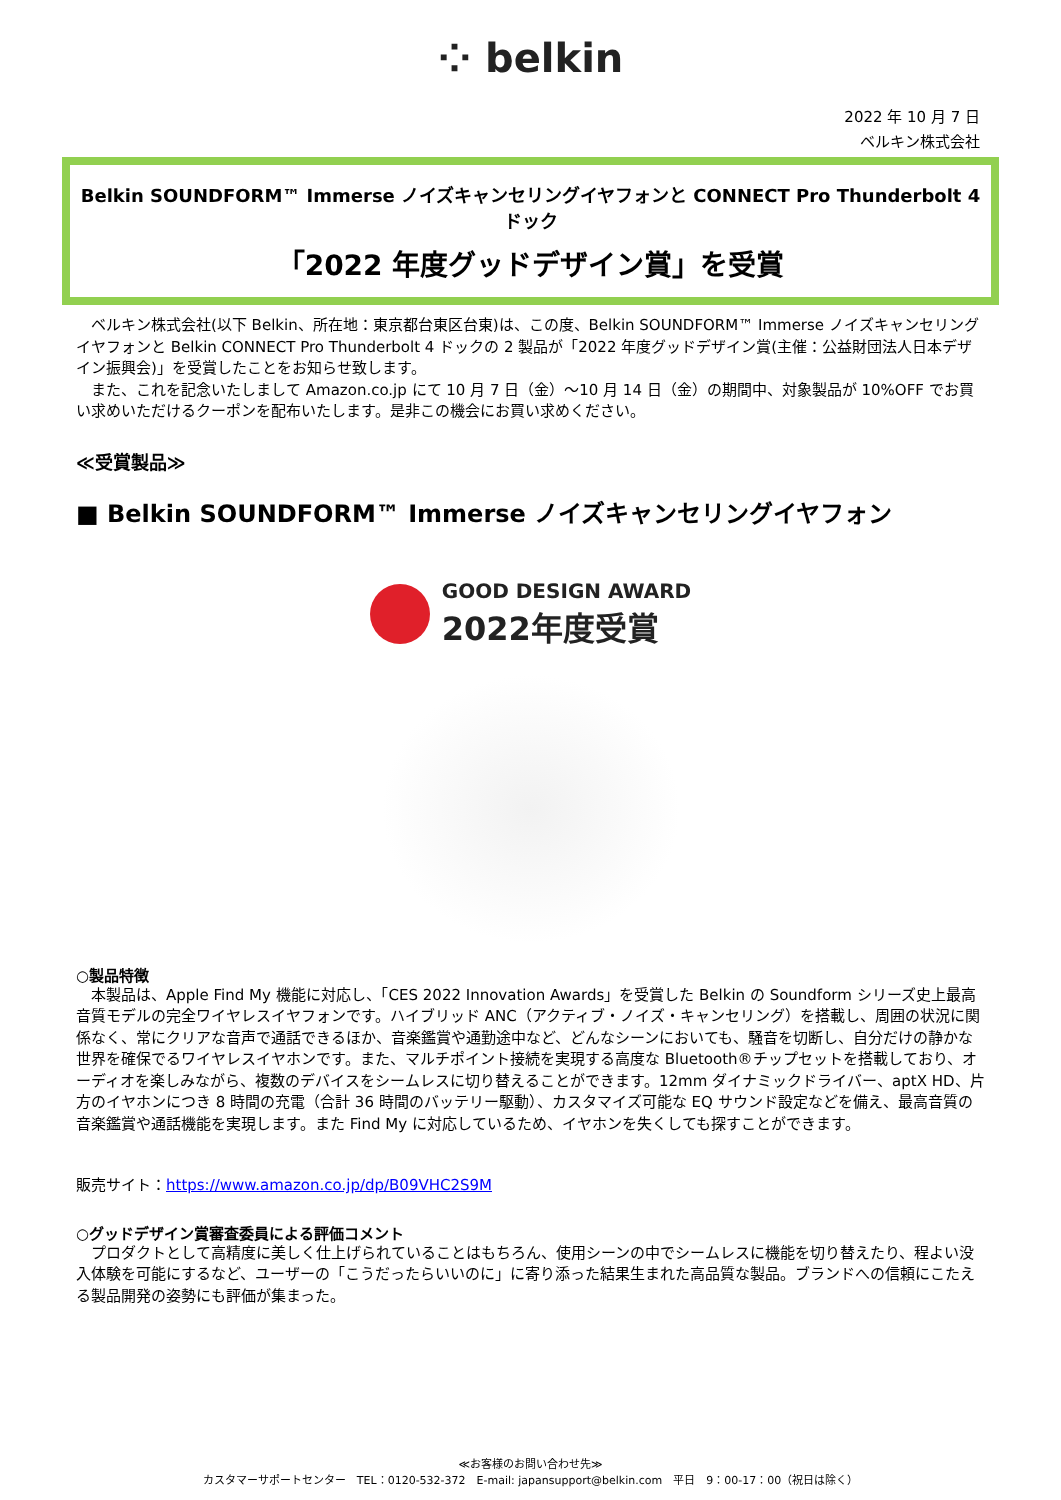⁘ belkin
2022 年 10 月 7 日
ベルキン株式会社
Belkin SOUNDFORM™ Immerse ノイズキャンセリングイヤフォンと CONNECT Pro Thunderbolt 4 ドック
「2022 年度グッドデザイン賞」を受賞
　ベルキン株式会社(以下 Belkin、所在地：東京都台東区台東)は、この度、Belkin SOUNDFORM™ Immerse ノイズキャンセリングイヤフォンと Belkin CONNECT Pro Thunderbolt 4 ドックの 2 製品が「2022 年度グッドデザイン賞(主催：公益財団法人日本デザイン振興会)」を受賞したことをお知らせ致します。
　また、これを記念いたしまして Amazon.co.jp にて 10 月 7 日（金）～10 月 14 日（金）の期間中、対象製品が 10%OFF でお買い求めいただけるクーポンを配布いたします。是非この機会にお買い求めください。
≪受賞製品≫
■ Belkin SOUNDFORM™ Immerse ノイズキャンセリングイヤフォン
GOOD DESIGN AWARD
2022年度受賞
○製品特徴
　本製品は、Apple Find My 機能に対応し、「CES 2022 Innovation Awards」を受賞した Belkin の Soundform シリーズ史上最高音質モデルの完全ワイヤレスイヤフォンです。ハイブリッド ANC（アクティブ・ノイズ・キャンセリング）を搭載し、周囲の状況に関係なく、常にクリアな音声で通話できるほか、音楽鑑賞や通勤途中など、どんなシーンにおいても、騒音を切断し、自分だけの静かな世界を確保でるワイヤレスイヤホンです。また、マルチポイント接続を実現する高度な Bluetooth®チップセットを搭載しており、オーディオを楽しみながら、複数のデバイスをシームレスに切り替えることができます。12mm ダイナミックドライバー、aptX HD、片方のイヤホンにつき 8 時間の充電（合計 36 時間のバッテリー駆動）、カスタマイズ可能な EQ サウンド設定などを備え、最高音質の音楽鑑賞や通話機能を実現します。また Find My に対応しているため、イヤホンを失くしても探すことができます。
販売サイト：https://www.amazon.co.jp/dp/B09VHC2S9M
○グッドデザイン賞審査委員による評価コメント
　プロダクトとして高精度に美しく仕上げられていることはもちろん、使用シーンの中でシームレスに機能を切り替えたり、程よい没入体験を可能にするなど、ユーザーの「こうだったらいいのに」に寄り添った結果生まれた高品質な製品。ブランドへの信頼にこたえる製品開発の姿勢にも評価が集まった。
≪お客様のお問い合わせ先≫
カスタマーサポートセンター　TEL：0120-532-372　E-mail: japansupport@belkin.com　平日　9：00-17：00（祝日は除く）